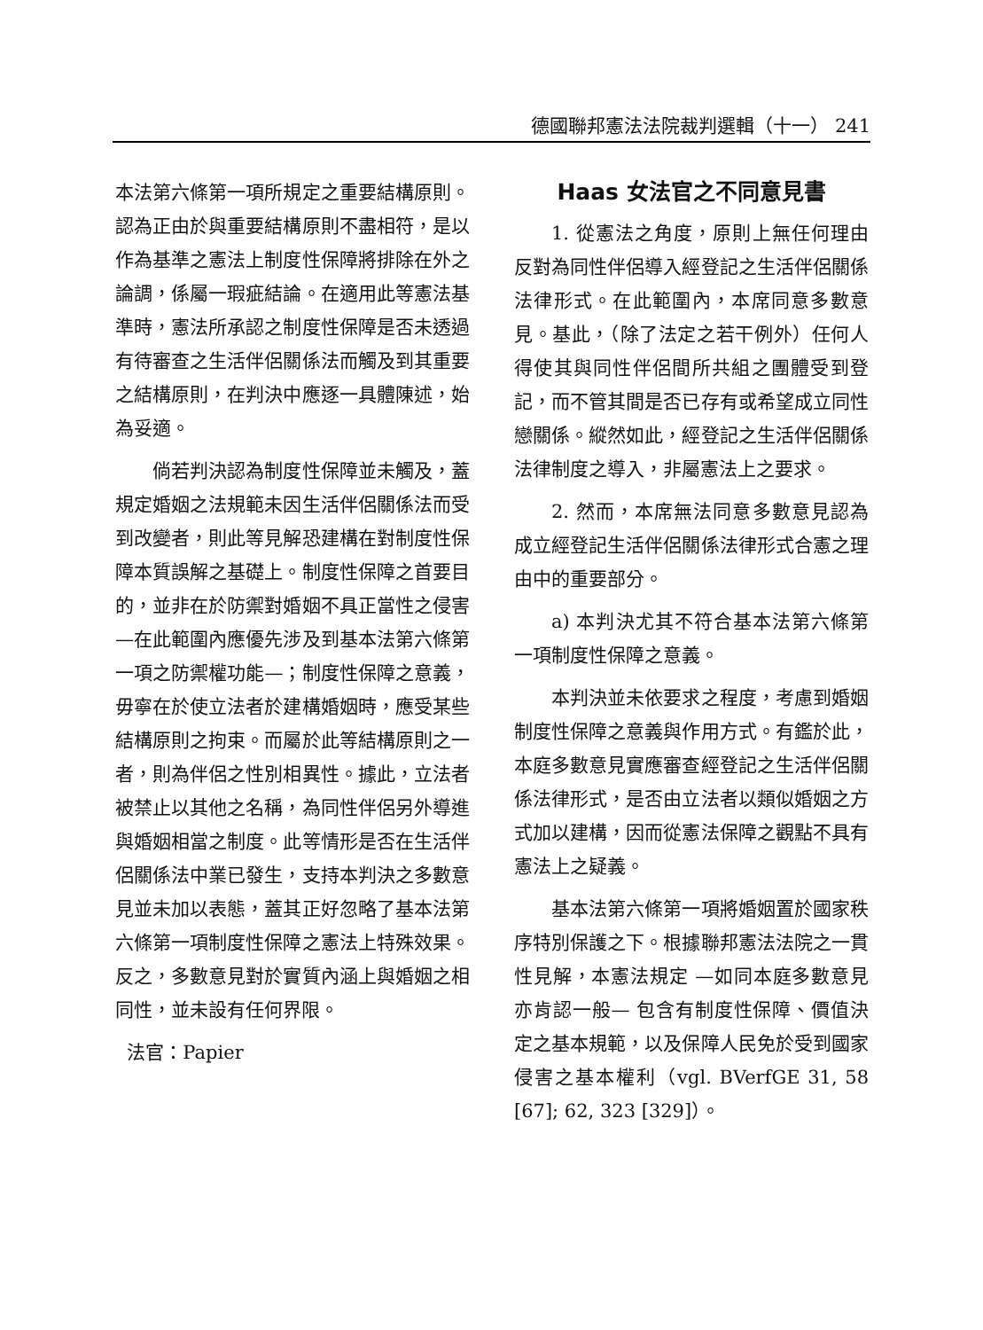德國聯邦憲法法院裁判選輯（十一） 241
本法第六條第一項所規定之重要結構原則。認為正由於與重要結構原則不盡相符，是以作為基準之憲法上制度性保障將排除在外之論調，係屬一瑕疵結論。在適用此等憲法基準時，憲法所承認之制度性保障是否未透過有待審查之生活伴侶關係法而觸及到其重要之結構原則，在判決中應逐一具體陳述，始為妥適。
倘若判決認為制度性保障並未觸及，蓋規定婚姻之法規範未因生活伴侶關係法而受到改變者，則此等見解恐建構在對制度性保障本質誤解之基礎上。制度性保障之首要目的，並非在於防禦對婚姻不具正當性之侵害 —在此範圍內應優先涉及到基本法第六條第一項之防禦權功能—；制度性保障之意義，毋寧在於使立法者於建構婚姻時，應受某些結構原則之拘束。而屬於此等結構原則之一者，則為伴侶之性別相異性。據此，立法者被禁止以其他之名稱，為同性伴侶另外導進與婚姻相當之制度。此等情形是否在生活伴侶關係法中業已發生，支持本判決之多數意見並未加以表態，蓋其正好忽略了基本法第六條第一項制度性保障之憲法上特殊效果。反之，多數意見對於實質內涵上與婚姻之相同性，並未設有任何界限。
法官：Papier
Haas 女法官之不同意見書
1. 從憲法之角度，原則上無任何理由反對為同性伴侶導入經登記之生活伴侶關係法律形式。在此範圍內，本席同意多數意見。基此，（除了法定之若干例外）任何人得使其與同性伴侶間所共組之團體受到登記，而不管其間是否已存有或希望成立同性戀關係。縱然如此，經登記之生活伴侶關係法律制度之導入，非屬憲法上之要求。
2. 然而，本席無法同意多數意見認為成立經登記生活伴侶關係法律形式合憲之理由中的重要部分。
a) 本判決尤其不符合基本法第六條第一項制度性保障之意義。
本判決並未依要求之程度，考慮到婚姻制度性保障之意義與作用方式。有鑑於此，本庭多數意見實應審查經登記之生活伴侶關係法律形式，是否由立法者以類似婚姻之方式加以建構，因而從憲法保障之觀點不具有憲法上之疑義。
基本法第六條第一項將婚姻置於國家秩序特別保護之下。根據聯邦憲法法院之一貫性見解，本憲法規定 —如同本庭多數意見亦肯認一般— 包含有制度性保障、價值決定之基本規範，以及保障人民免於受到國家侵害之基本權利（vgl. BVerfGE 31, 58 [67]; 62, 323 [329]）。